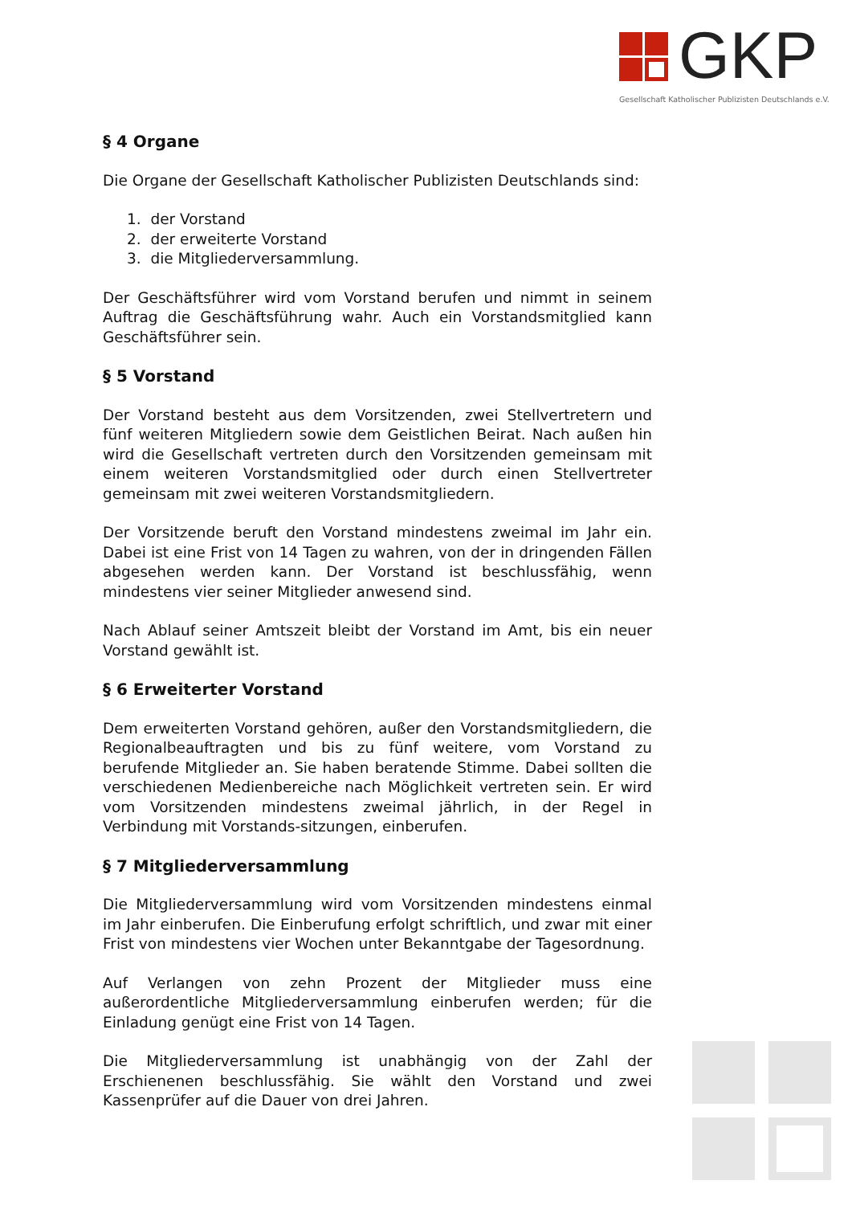GKP
Gesellschaft Katholischer Publizisten Deutschlands e.V.
§ 4 Organe
Die Organe der Gesellschaft Katholischer Publizisten Deutschlands sind:
1. der Vorstand
2. der erweiterte Vorstand
3. die Mitgliederversammlung.
Der Geschäftsführer wird vom Vorstand berufen und nimmt in seinem Auftrag die Geschäftsführung wahr. Auch ein Vorstandsmitglied kann Geschäftsführer sein.
§ 5 Vorstand
Der Vorstand besteht aus dem Vorsitzenden, zwei Stellvertretern und fünf weiteren Mitgliedern sowie dem Geistlichen Beirat. Nach außen hin wird die Gesellschaft vertreten durch den Vorsitzenden gemeinsam mit einem weiteren Vorstandsmitglied oder durch einen Stellvertreter gemeinsam mit zwei weiteren Vorstandsmitgliedern.
Der Vorsitzende beruft den Vorstand mindestens zweimal im Jahr ein. Dabei ist eine Frist von 14 Tagen zu wahren, von der in dringenden Fällen abgesehen werden kann. Der Vorstand ist beschlussfähig, wenn mindestens vier seiner Mitglieder anwesend sind.
Nach Ablauf seiner Amtszeit bleibt der Vorstand im Amt, bis ein neuer Vorstand gewählt ist.
§ 6 Erweiterter Vorstand
Dem erweiterten Vorstand gehören, außer den Vorstandsmitgliedern, die Regionalbeauftragten und bis zu fünf weitere, vom Vorstand zu berufende Mitglieder an. Sie haben beratende Stimme. Dabei sollten die verschiedenen Medienbereiche nach Möglichkeit vertreten sein. Er wird vom Vorsitzenden mindestens zweimal jährlich, in der Regel in Verbindung mit Vorstands-sitzungen, einberufen.
§ 7 Mitgliederversammlung
Die Mitgliederversammlung wird vom Vorsitzenden mindestens einmal im Jahr einberufen. Die Einberufung erfolgt schriftlich, und zwar mit einer Frist von mindestens vier Wochen unter Bekanntgabe der Tagesordnung.
Auf Verlangen von zehn Prozent der Mitglieder muss eine außerordentliche Mitgliederversammlung einberufen werden; für die Einladung genügt eine Frist von 14 Tagen.
Die Mitgliederversammlung ist unabhängig von der Zahl der Erschienenen beschlussfähig. Sie wählt den Vorstand und zwei Kassenprüfer auf die Dauer von drei Jahren.